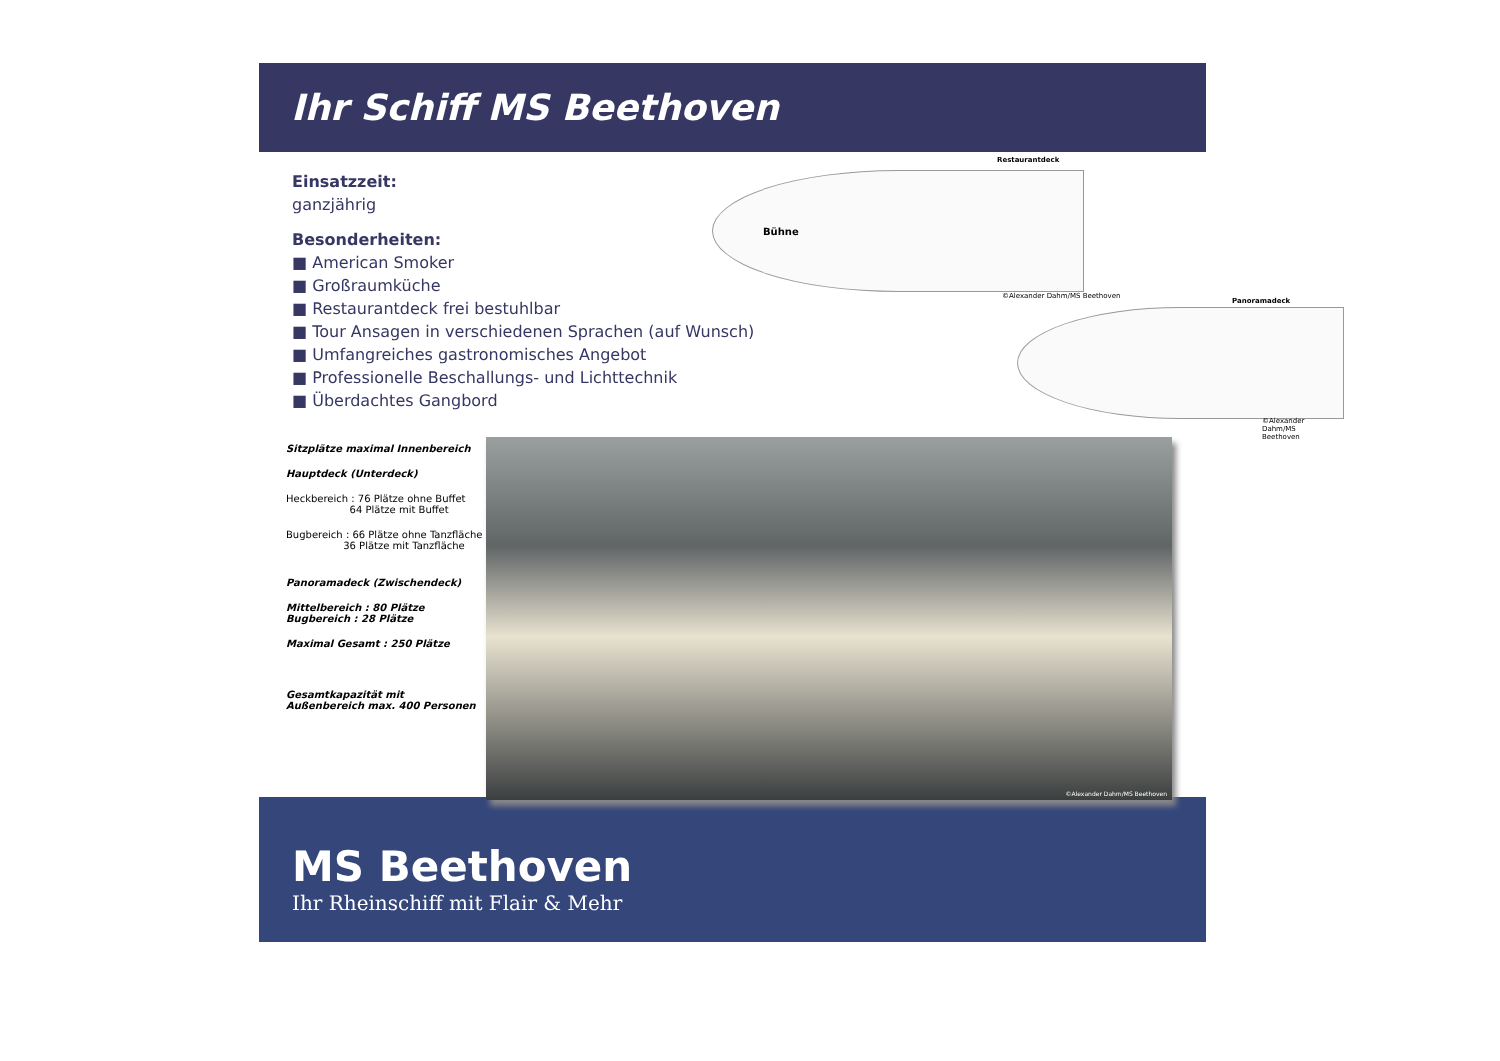Ihr Schiff MS Beethoven
Einsatzzeit:
ganzjährig
Besonderheiten:
■ American Smoker
■ Großraumküche
■ Restaurantdeck frei bestuhlbar
■ Tour Ansagen in verschiedenen Sprachen (auf Wunsch)
■ Umfangreiches gastronomisches Angebot
■ Professionelle Beschallungs- und Lichttechnik
■ Überdachtes Gangbord
Restaurantdeck
Bühne
©Alexander Dahm/MS Beethoven
Panoramadeck
©Alexander Dahm/MS Beethoven
Sitzplätze maximal Innenbereich
Hauptdeck (Unterdeck)
Heckbereich : 76 Plätze ohne Buffet
64 Plätze mit Buffet
Bugbereich : 66 Plätze ohne Tanzfläche
36 Plätze mit Tanzfläche
Panoramadeck (Zwischendeck)
Mittelbereich : 80 Plätze
Bugbereich : 28 Plätze
Maximal Gesamt : 250 Plätze
Gesamtkapazität mit
Außenbereich max. 400 Personen
©Alexander Dahm/MS Beethoven
MS Beethoven
Ihr Rheinschiff mit Flair & Mehr